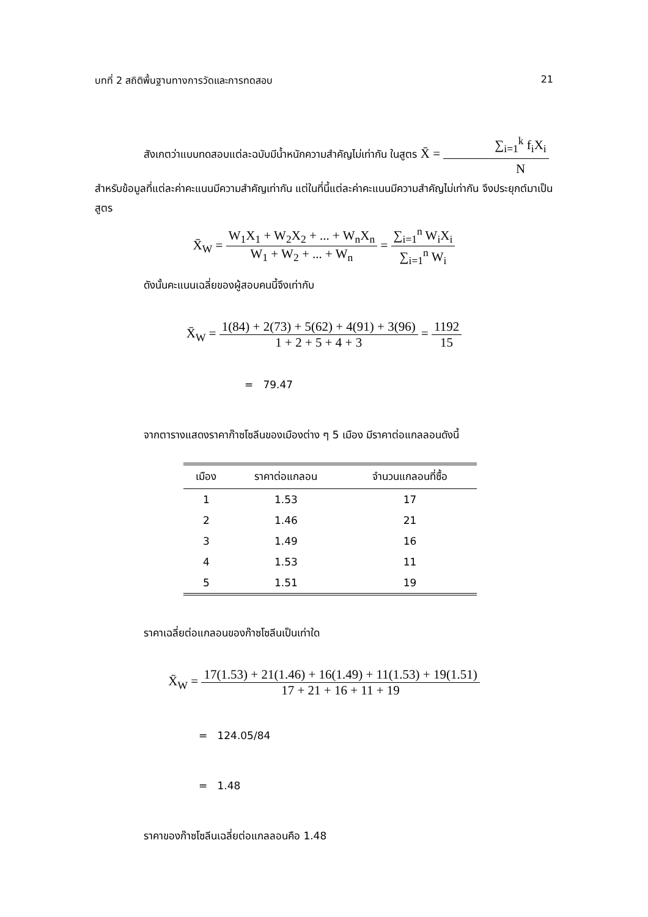บทที่ 2 สถิติพื้นฐานทางการวัดและการทดสอบ 21
สังเกตว่าแบบทดสอบแต่ละฉบับมีน้ำหนักความสำคัญไม่เท่ากัน ในสูตร X̄ = ∑<sub>i=1</sub><sup>k</sup> f<sub>i</sub>X<sub>i</sub> N
สำหรับข้อมูลที่แต่ละค่าคะแนนมีความสำคัญเท่ากัน แต่ในที่นี้แต่ละค่าคะแนนมีความสำคัญไม่เท่ากัน จึงประยุกต์มาเป็นสูตร
X̄<sub>W</sub> = W<sub>1</sub>X<sub>1</sub> + W<sub>2</sub>X<sub>2</sub> + ... + W<sub>n</sub>X<sub>n</sub> W<sub>1</sub> + W<sub>2</sub> + ... + W<sub>n</sub> = ∑<sub>i=1</sub><sup>n</sup> W<sub>i</sub>X<sub>i</sub> ∑<sub>i=1</sub><sup>n</sup> W<sub>i</sub>
ดังนั้นคะแนนเฉลี่ยของผู้สอบคนนี้จึงเท่ากับ
X̄<sub>W</sub> = 1(84) + 2(73) + 5(62) + 4(91) + 3(96) 1 + 2 + 5 + 4 + 3 = 1192 15
= 79.47
จากตารางแสดงราคาก๊าซโซลีนของเมืองต่าง ๆ 5 เมือง มีราคาต่อแกลลอนดังนี้
| เมือง | ราคาต่อแกลอน | จำนวนแกลอนที่ซื้อ |
| --- | --- | --- |
| 1 | 1.53 | 17 |
| 2 | 1.46 | 21 |
| 3 | 1.49 | 16 |
| 4 | 1.53 | 11 |
| 5 | 1.51 | 19 |
ราคาเฉลี่ยต่อแกลอนของก๊าซโซลีนเป็นเท่าใด
X̄<sub>W</sub> = 17(1.53) + 21(1.46) + 16(1.49) + 11(1.53) + 19(1.51) 17 + 21 + 16 + 11 + 19
= 124.05/84
= 1.48
ราคาของก๊าซโซลีนเฉลี่ยต่อแกลลอนคือ 1.48